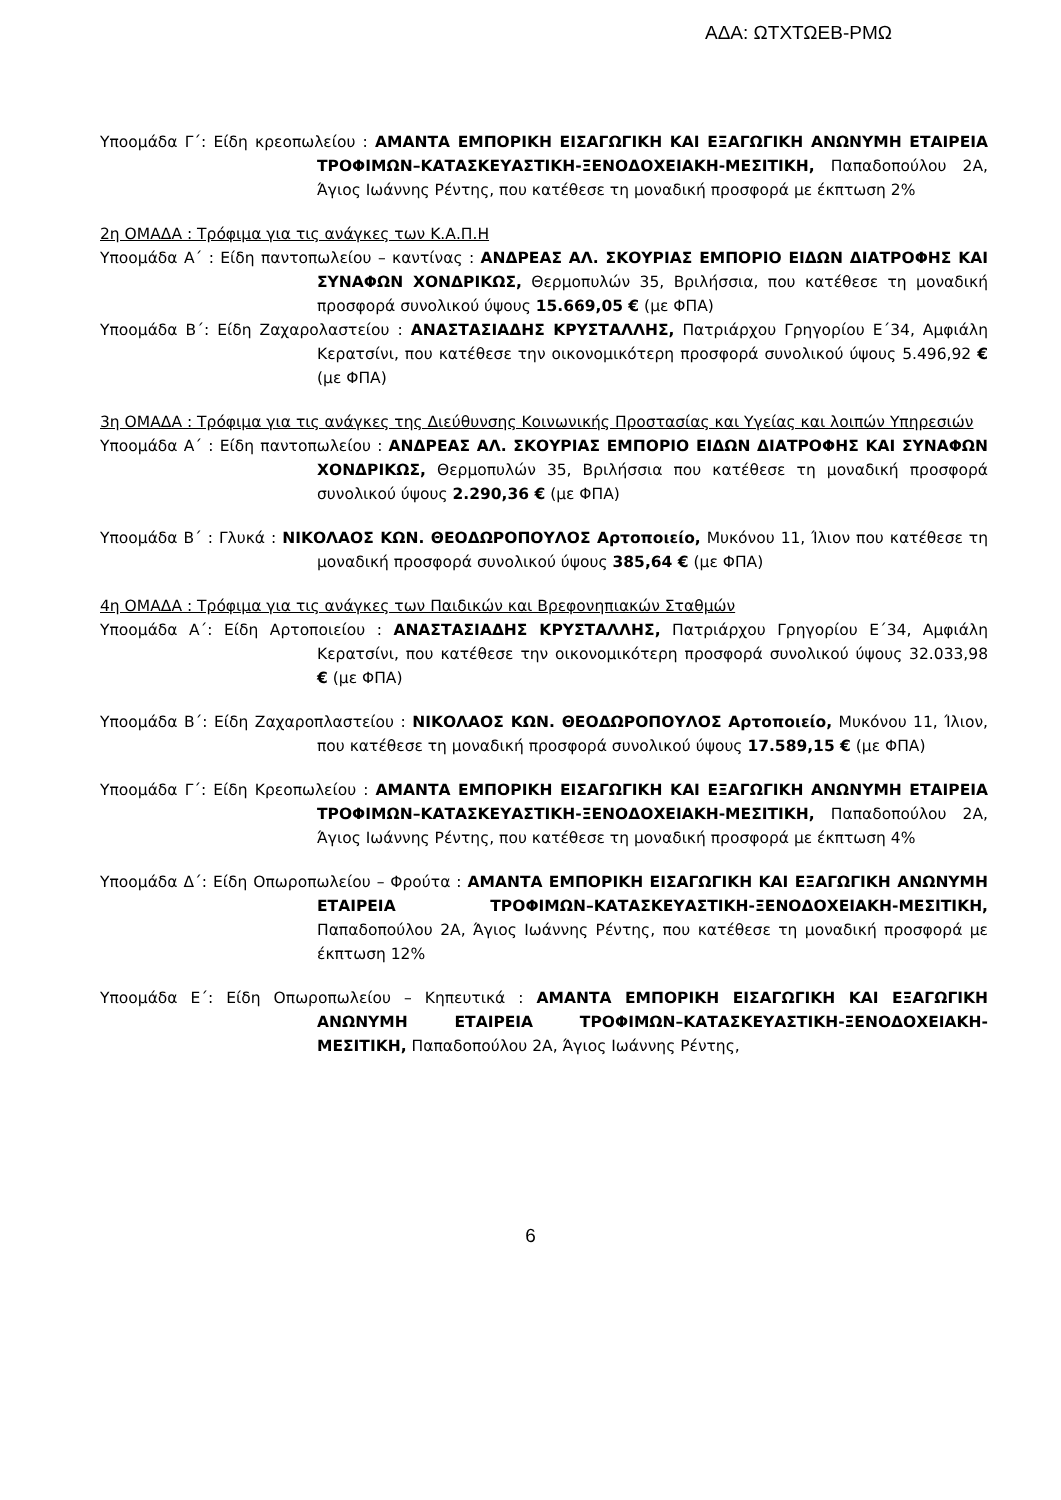ΑΔΑ: ΩΤΧΤΩΕΒ-ΡΜΩ
Υποομάδα Γ΄: Είδη κρεοπωλείου : ΑΜΑΝΤΑ ΕΜΠΟΡΙΚΗ ΕΙΣΑΓΩΓΙΚΗ ΚΑΙ ΕΞΑΓΩΓΙΚΗ ΑΝΩΝΥΜΗ ΕΤΑΙΡΕΙΑ ΤΡΟΦΙΜΩΝ–ΚΑΤΑΣΚΕΥΑΣΤΙΚΗ-ΞΕΝΟΔΟΧΕΙΑΚΗ-ΜΕΣΙΤΙΚΗ, Παπαδοπούλου 2Α, Άγιος Ιωάννης Ρέντης, που κατέθεσε τη μοναδική προσφορά με έκπτωση 2%
2η ΟΜΑΔΑ : Τρόφιμα για τις ανάγκες των Κ.Α.Π.Η
Υποομάδα Α΄ : Είδη παντοπωλείου – καντίνας : ΑΝΔΡΕΑΣ ΑΛ. ΣΚΟΥΡΙΑΣ ΕΜΠΟΡΙΟ ΕΙΔΩΝ ΔΙΑΤΡΟΦΗΣ ΚΑΙ ΣΥΝΑΦΩΝ ΧΟΝΔΡΙΚΩΣ, Θερμοπυλών 35, Βριλήσσια, που κατέθεσε τη μοναδική προσφορά συνολικού ύψους 15.669,05 € (με ΦΠΑ)
Υποομάδα Β΄: Είδη Ζαχαρολαστείου : ΑΝΑΣΤΑΣΙΑΔΗΣ ΚΡΥΣΤΑΛΛΗΣ, Πατριάρχου Γρηγορίου Ε΄34, Αμφιάλη Κερατσίνι, που κατέθεσε την οικονομικότερη προσφορά συνολικού ύψους 5.496,92 € (με ΦΠΑ)
3η ΟΜΑΔΑ : Τρόφιμα για τις ανάγκες της Διεύθυνσης Κοινωνικής Προστασίας και Υγείας και λοιπών Υπηρεσιών
Υποομάδα Α΄ : Είδη παντοπωλείου : ΑΝΔΡΕΑΣ ΑΛ. ΣΚΟΥΡΙΑΣ ΕΜΠΟΡΙΟ ΕΙΔΩΝ ΔΙΑΤΡΟΦΗΣ ΚΑΙ ΣΥΝΑΦΩΝ ΧΟΝΔΡΙΚΩΣ, Θερμοπυλών 35, Βριλήσσια που κατέθεσε τη μοναδική προσφορά συνολικού ύψους 2.290,36 € (με ΦΠΑ)
Υποομάδα Β΄ : Γλυκά : ΝΙΚΟΛΑΟΣ ΚΩΝ. ΘΕΟΔΩΡΟΠΟΥΛΟΣ Αρτοποιείο, Μυκόνου 11, Ίλιον που κατέθεσε τη μοναδική προσφορά συνολικού ύψους 385,64 € (με ΦΠΑ)
4η ΟΜΑΔΑ : Τρόφιμα για τις ανάγκες των Παιδικών και Βρεφονηπιακών Σταθμών
Υποομάδα Α΄: Είδη Αρτοποιείου : ΑΝΑΣΤΑΣΙΑΔΗΣ ΚΡΥΣΤΑΛΛΗΣ, Πατριάρχου Γρηγορίου Ε΄34, Αμφιάλη Κερατσίνι, που κατέθεσε την οικονομικότερη προσφορά συνολικού ύψους 32.033,98 € (με ΦΠΑ)
Υποομάδα Β΄: Είδη Ζαχαροπλαστείου : ΝΙΚΟΛΑΟΣ ΚΩΝ. ΘΕΟΔΩΡΟΠΟΥΛΟΣ Αρτοποιείο, Μυκόνου 11, Ίλιον, που κατέθεσε τη μοναδική προσφορά συνολικού ύψους 17.589,15 € (με ΦΠΑ)
Υποομάδα Γ΄: Είδη Κρεοπωλείου : ΑΜΑΝΤΑ ΕΜΠΟΡΙΚΗ ΕΙΣΑΓΩΓΙΚΗ ΚΑΙ ΕΞΑΓΩΓΙΚΗ ΑΝΩΝΥΜΗ ΕΤΑΙΡΕΙΑ ΤΡΟΦΙΜΩΝ–ΚΑΤΑΣΚΕΥΑΣΤΙΚΗ-ΞΕΝΟΔΟΧΕΙΑΚΗ-ΜΕΣΙΤΙΚΗ, Παπαδοπούλου 2Α, Άγιος Ιωάννης Ρέντης, που κατέθεσε τη μοναδική προσφορά με έκπτωση 4%
Υποομάδα Δ΄: Είδη Οπωροπωλείου – Φρούτα : ΑΜΑΝΤΑ ΕΜΠΟΡΙΚΗ ΕΙΣΑΓΩΓΙΚΗ ΚΑΙ ΕΞΑΓΩΓΙΚΗ ΑΝΩΝΥΜΗ ΕΤΑΙΡΕΙΑ ΤΡΟΦΙΜΩΝ–ΚΑΤΑΣΚΕΥΑΣΤΙΚΗ-ΞΕΝΟΔΟΧΕΙΑΚΗ-ΜΕΣΙΤΙΚΗ, Παπαδοπούλου 2Α, Άγιος Ιωάννης Ρέντης, που κατέθεσε τη μοναδική προσφορά με έκπτωση 12%
Υποομάδα Ε΄: Είδη Οπωροπωλείου – Κηπευτικά : ΑΜΑΝΤΑ ΕΜΠΟΡΙΚΗ ΕΙΣΑΓΩΓΙΚΗ ΚΑΙ ΕΞΑΓΩΓΙΚΗ ΑΝΩΝΥΜΗ ΕΤΑΙΡΕΙΑ ΤΡΟΦΙΜΩΝ–ΚΑΤΑΣΚΕΥΑΣΤΙΚΗ-ΞΕΝΟΔΟΧΕΙΑΚΗ-ΜΕΣΙΤΙΚΗ, Παπαδοπούλου 2Α, Άγιος Ιωάννης Ρέντης,
6